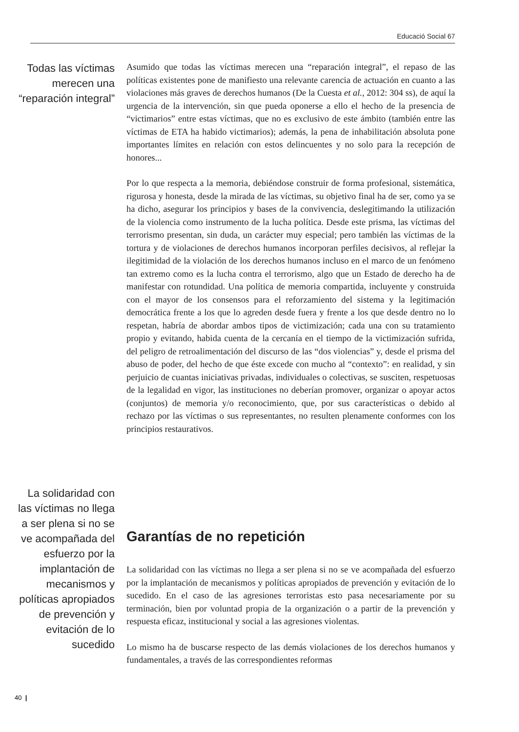Educació Social 67
Todas las víctimas merecen una “reparación integral”
Asumido que todas las víctimas merecen una “reparación integral”, el repaso de las políticas existentes pone de manifiesto una relevante carencia de actuación en cuanto a las violaciones más graves de derechos humanos (De la Cuesta et al., 2012: 304 ss), de aquí la urgencia de la intervención, sin que pueda oponerse a ello el hecho de la presencia de “victimarios” entre estas víctimas, que no es exclusivo de este ámbito (también entre las víctimas de ETA ha habido victimarios); además, la pena de inhabilitación absoluta pone importantes límites en relación con estos delincuentes y no solo para la recepción de honores...
Por lo que respecta a la memoria, debiéndose construir de forma profesional, sistemática, rigurosa y honesta, desde la mirada de las víctimas, su objetivo final ha de ser, como ya se ha dicho, asegurar los principios y bases de la convivencia, deslegitimando la utilización de la violencia como instrumento de la lucha política. Desde este prisma, las víctimas del terrorismo presentan, sin duda, un carácter muy especial; pero también las víctimas de la tortura y de violaciones de derechos humanos incorporan perfiles decisivos, al reflejar la ilegitimidad de la violación de los derechos humanos incluso en el marco de un fenómeno tan extremo como es la lucha contra el terrorismo, algo que un Estado de derecho ha de manifestar con rotundidad. Una política de memoria compartida, incluyente y construida con el mayor de los consensos para el reforzamiento del sistema y la legitimación democrática frente a los que lo agreden desde fuera y frente a los que desde dentro no lo respetan, habría de abordar ambos tipos de victimización; cada una con su tratamiento propio y evitando, habida cuenta de la cercanía en el tiempo de la victimización sufrida, del peligro de retroalimentación del discurso de las “dos violencias” y, desde el prisma del abuso de poder, del hecho de que éste excede con mucho al “contexto”: en realidad, y sin perjuicio de cuantas iniciativas privadas, individuales o colectivas, se susciten, respetuosas de la legalidad en vigor, las instituciones no deberían promover, organizar o apoyar actos (conjuntos) de memoria y/o reconocimiento, que, por sus características o debido al rechazo por las víctimas o sus representantes, no resulten plenamente conformes con los principios restaurativos.
La solidaridad con las víctimas no llega a ser plena si no se ve acompañada del esfuerzo por la implantación de mecanismos y políticas apropiados de prevención y evitación de lo sucedido
Garantías de no repetición
La solidaridad con las víctimas no llega a ser plena si no se ve acompañada del esfuerzo por la implantación de mecanismos y políticas apropiados de prevención y evitación de lo sucedido. En el caso de las agresiones terroristas esto pasa necesariamente por su terminación, bien por voluntad propia de la organización o a partir de la prevención y respuesta eficaz, institucional y social a las agresiones violentas.
Lo mismo ha de buscarse respecto de las demás violaciones de los derechos humanos y fundamentales, a través de las correspondientes reformas
40 |